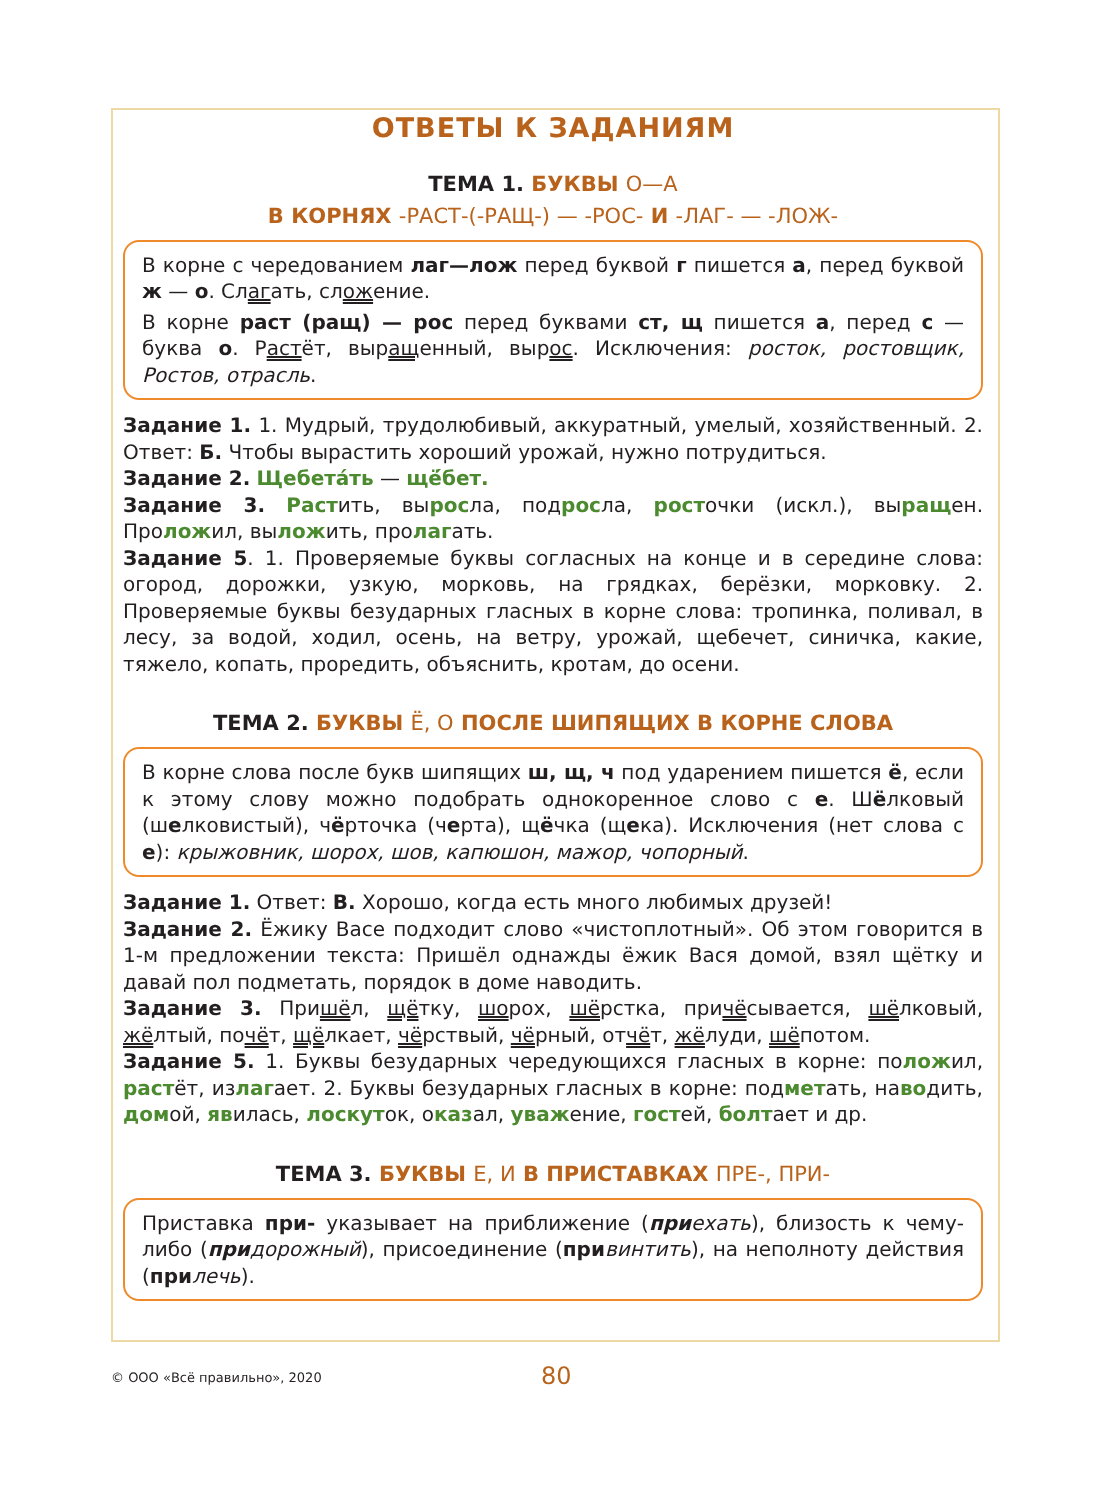ОТВЕТЫ К ЗАДАНИЯМ
ТЕМА 1. БУКВЫ О—А
В КОРНЯХ -РАСТ-(-РАЩ-) — -РОС- И -ЛАГ- — -ЛОЖ-
В корне с чередованием лаг—лож перед буквой г пишется а, перед буквой ж — о. Слагать, сложение.
В корне раст (ращ) — рос перед буквами ст, щ пишется а, перед с — буква о. Растёт, выращенный, вырос. Исключения: росток, ростовщик, Ростов, отрасль.
Задание 1. 1. Мудрый, трудолюбивый, аккуратный, умелый, хозяйственный. 2. Ответ: Б. Чтобы вырастить хороший урожай, нужно потрудиться.
Задание 2. Щебета́ть — щё́бет.
Задание 3. Растить, выросла, подросла, росточки (искл.), выращен. Проложил, выложить, пролагать.
Задание 5. 1. Проверяемые буквы согласных на конце и в середине слова: огород, дорожки, узкую, морковь, на грядках, берёзки, морковку. 2. Проверяемые буквы безударных гласных в корне слова: тропинка, поливал, в лесу, за водой, ходил, осень, на ветру, урожай, щебечет, синичка, какие, тяжело, копать, проредить, объяснить, кротам, до осени.
ТЕМА 2. БУКВЫ Ё, О ПОСЛЕ ШИПЯЩИХ В КОРНЕ СЛОВА
В корне слова после букв шипящих ш, щ, ч под ударением пишется ё, если к этому слову можно подобрать однокоренное слово с е. Шёлковый (шелковистый), чёрточка (черта), щёчка (щека). Исключения (нет слова с е): крыжовник, шорох, шов, капюшон, мажор, чопорный.
Задание 1. Ответ: В. Хорошо, когда есть много любимых друзей!
Задание 2. Ёжику Васе подходит слово «чистоплотный». Об этом говорится в 1-м предложении текста: Пришёл однажды ёжик Вася домой, взял щётку и давай пол подметать, порядок в доме наводить.
Задание 3. Пришёл, щётку, шорох, шёрстка, причёсывается, шёлковый, жёлтый, почёт, щёлкает, чёрствый, чёрный, отчёт, жёлуди, шёпотом.
Задание 5. 1. Буквы безударных чередующихся гласных в корне: положил, растёт, излагает. 2. Буквы безударных гласных в корне: подметать, наводить, домой, явилась, лоскуток, оказал, уважение, гостей, болтает и др.
ТЕМА 3. БУКВЫ Е, И В ПРИСТАВКАХ ПРЕ-, ПРИ-
Приставка при- указывает на приближение (приехать), близость к чему-либо (придорожный), присоединение (при винтить), на неполноту действия (при лечь).
© ООО «Всё правильно», 2020 80